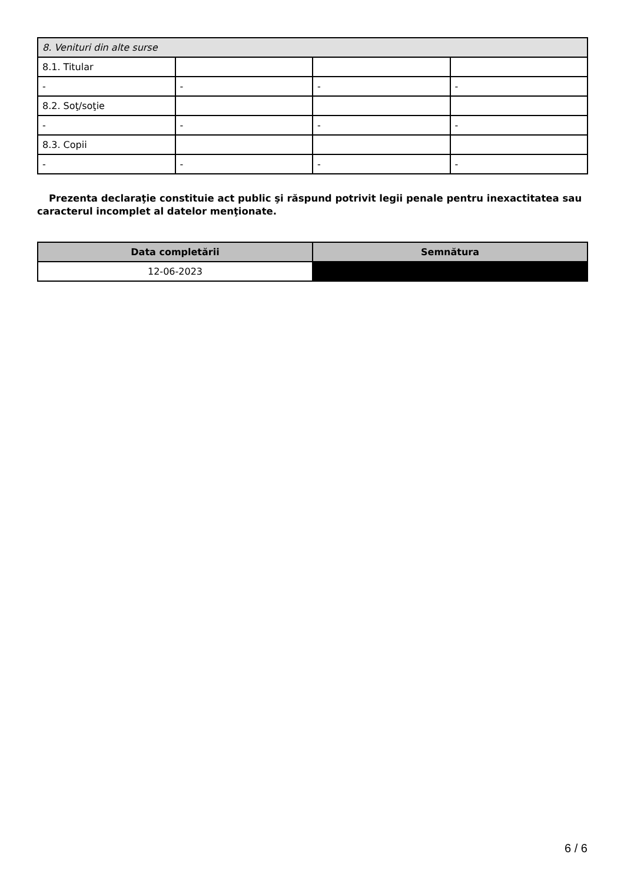| 8. Venituri din alte surse | | | |
| 8.1. Titular | | | |
| - | - | - | - |
| 8.2. Soţ/soţie | | | |
| - | - | - | - |
| 8.3. Copii | | | |
| - | - | - | - |
Prezenta declaraţie constituie act public şi răspund potrivit legii penale pentru inexactitatea sau caracterul incomplet al datelor menţionate.
| Data completării | Semnătura |
| --- | --- |
| 12-06-2023 | |
6 / 6